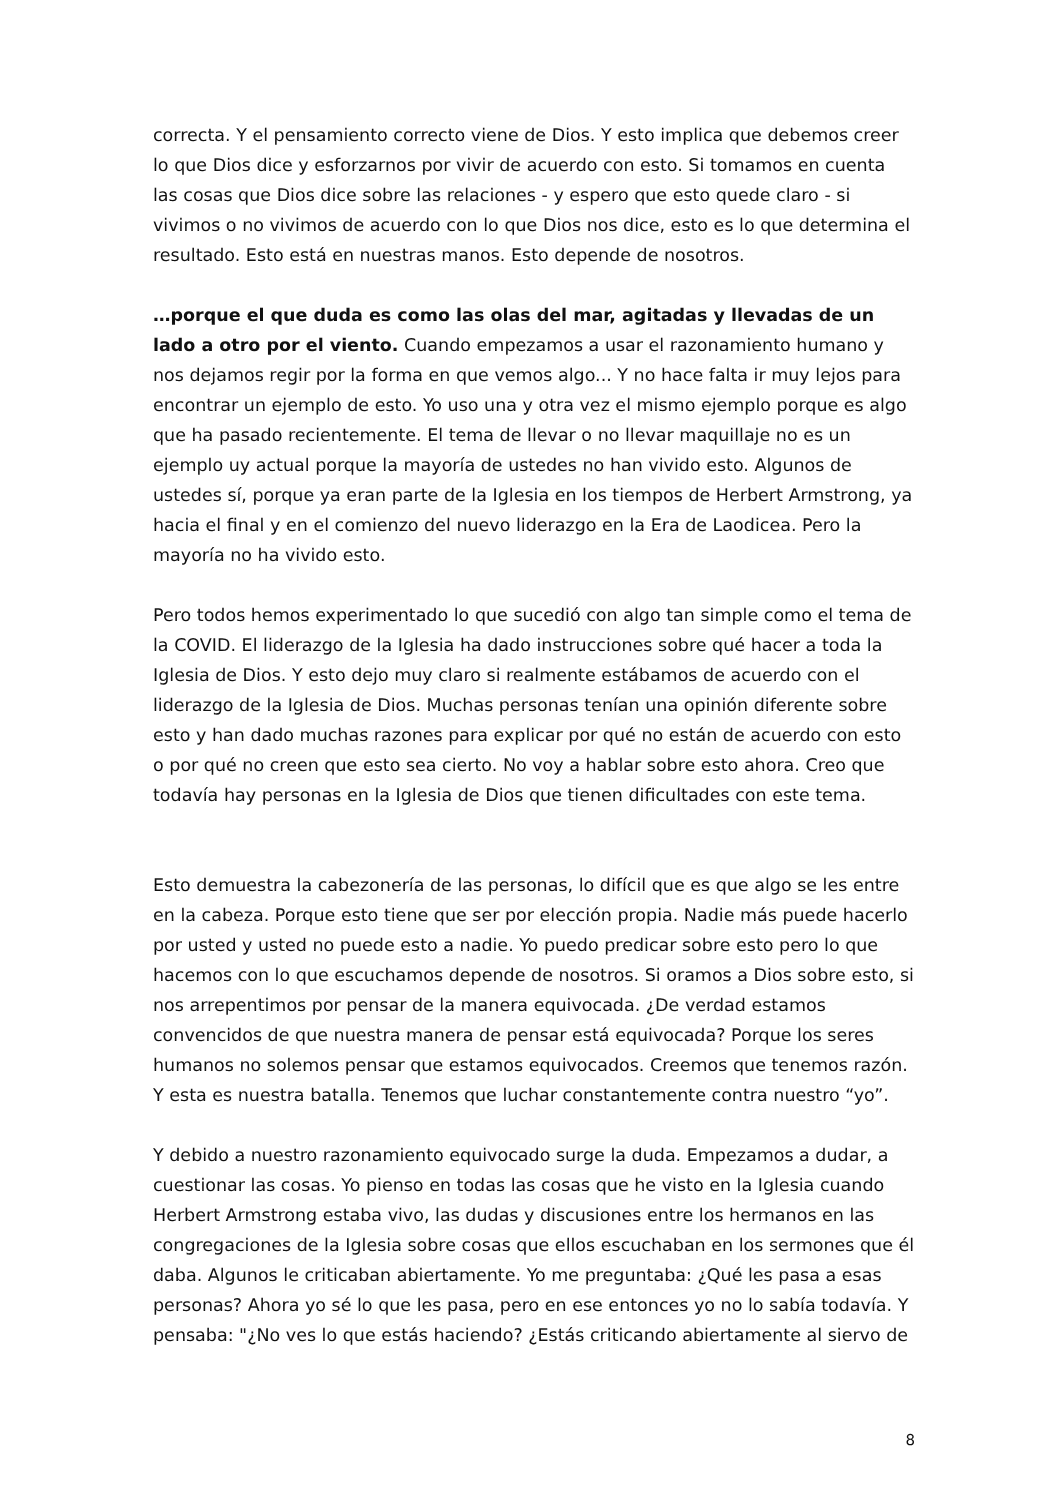correcta. Y el pensamiento correcto viene de Dios. Y esto implica que debemos creer lo que Dios dice y esforzarnos por vivir de acuerdo con esto. Si tomamos en cuenta las cosas que Dios dice sobre las relaciones - y espero que esto quede claro - si vivimos o no vivimos de acuerdo con lo que Dios nos dice, esto es lo que determina el resultado. Esto está en nuestras manos. Esto depende de nosotros.
…porque el que duda es como las olas del mar, agitadas y llevadas de un lado a otro por el viento. Cuando empezamos a usar el razonamiento humano y nos dejamos regir por la forma en que vemos algo... Y no hace falta ir muy lejos para encontrar un ejemplo de esto. Yo uso una y otra vez el mismo ejemplo porque es algo que ha pasado recientemente. El tema de llevar o no llevar maquillaje no es un ejemplo uy actual porque la mayoría de ustedes no han vivido esto. Algunos de ustedes sí, porque ya eran parte de la Iglesia en los tiempos de Herbert Armstrong, ya hacia el final y en el comienzo del nuevo liderazgo en la Era de Laodicea. Pero la mayoría no ha vivido esto.
Pero todos hemos experimentado lo que sucedió con algo tan simple como el tema de la COVID. El liderazgo de la Iglesia ha dado instrucciones sobre qué hacer a toda la Iglesia de Dios. Y esto dejo muy claro si realmente estábamos de acuerdo con el liderazgo de la Iglesia de Dios. Muchas personas tenían una opinión diferente sobre esto y han dado muchas razones para explicar por qué no están de acuerdo con esto o por qué no creen que esto sea cierto. No voy a hablar sobre esto ahora. Creo que todavía hay personas en la Iglesia de Dios que tienen dificultades con este tema.
Esto demuestra la cabezonería de las personas, lo difícil que es que algo se les entre en la cabeza. Porque esto tiene que ser por elección propia. Nadie más puede hacerlo por usted y usted no puede esto a nadie. Yo puedo predicar sobre esto pero lo que hacemos con lo que escuchamos depende de nosotros. Si oramos a Dios sobre esto, si nos arrepentimos por pensar de la manera equivocada. ¿De verdad estamos convencidos de que nuestra manera de pensar está equivocada? Porque los seres humanos no solemos pensar que estamos equivocados. Creemos que tenemos razón. Y esta es nuestra batalla. Tenemos que luchar constantemente contra nuestro “yo”.
Y debido a nuestro razonamiento equivocado surge la duda. Empezamos a dudar, a cuestionar las cosas. Yo pienso en todas las cosas que he visto en la Iglesia cuando Herbert Armstrong estaba vivo, las dudas y discusiones entre los hermanos en las congregaciones de la Iglesia sobre cosas que ellos escuchaban en los sermones que él daba. Algunos le criticaban abiertamente. Yo me preguntaba: ¿Qué les pasa a esas personas? Ahora yo sé lo que les pasa, pero en ese entonces yo no lo sabía todavía. Y pensaba: "¿No ves lo que estás haciendo? ¿Estás criticando abiertamente al siervo de
8